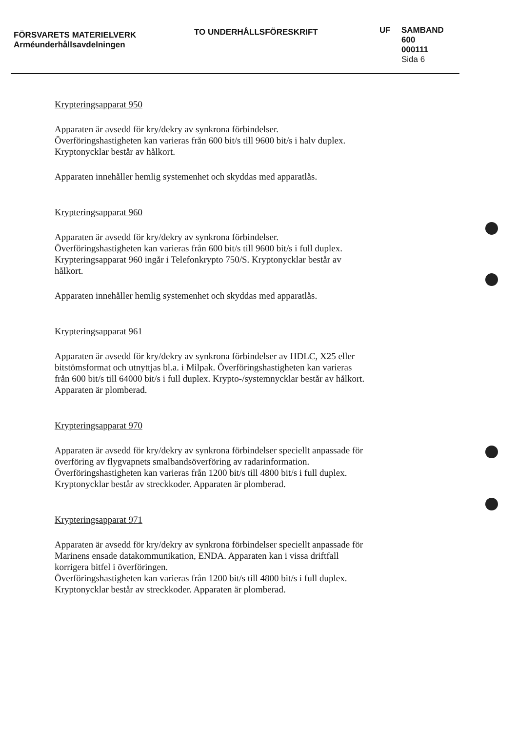FÖRSVARETS MATERIELVERK
Arméunderhållsavdelningen
TO UNDERHÅLLSFÖRESKRIFT
UF SAMBAND
600
000111
Sida 6
Krypteringsapparat 950
Apparaten är avsedd för kry/dekry av synkrona förbindelser. Överföringshastigheten kan varieras från 600 bit/s till 9600 bit/s i halv duplex. Kryptonycklar består av hålkort.
Apparaten innehåller hemlig systemenhet och skyddas med apparatlås.
Krypteringsapparat 960
Apparaten är avsedd för kry/dekry av synkrona förbindelser. Överföringshastigheten kan varieras från 600 bit/s till 9600 bit/s i full duplex. Krypteringsapparat 960 ingår i Telefonkrypto 750/S. Kryptonycklar består av hålkort.
Apparaten innehåller hemlig systemenhet och skyddas med apparatlås.
Krypteringsapparat 961
Apparaten är avsedd för kry/dekry av synkrona förbindelser av HDLC, X25 eller bitstömsformat och utnyttjas bl.a. i Milpak. Överföringshastigheten kan varieras från 600 bit/s till 64000 bit/s i full duplex. Krypto-/systemnycklar består av hålkort. Apparaten är plomberad.
Krypteringsapparat 970
Apparaten är avsedd för kry/dekry av synkrona förbindelser speciellt anpassade för överföring av flygvapnets smalbandsöverföring av radarinformation. Överföringshastigheten kan varieras från 1200 bit/s till 4800 bit/s i full duplex. Kryptonycklar består av streckkoder. Apparaten är plomberad.
Krypteringsapparat 971
Apparaten är avsedd för kry/dekry av synkrona förbindelser speciellt anpassade för Marinens ensade datakommunikation, ENDA. Apparaten kan i vissa driftfall korrigera bitfel i överföringen.
Överföringshastigheten kan varieras från 1200 bit/s till 4800 bit/s i full duplex. Kryptonycklar består av streckkoder. Apparaten är plomberad.